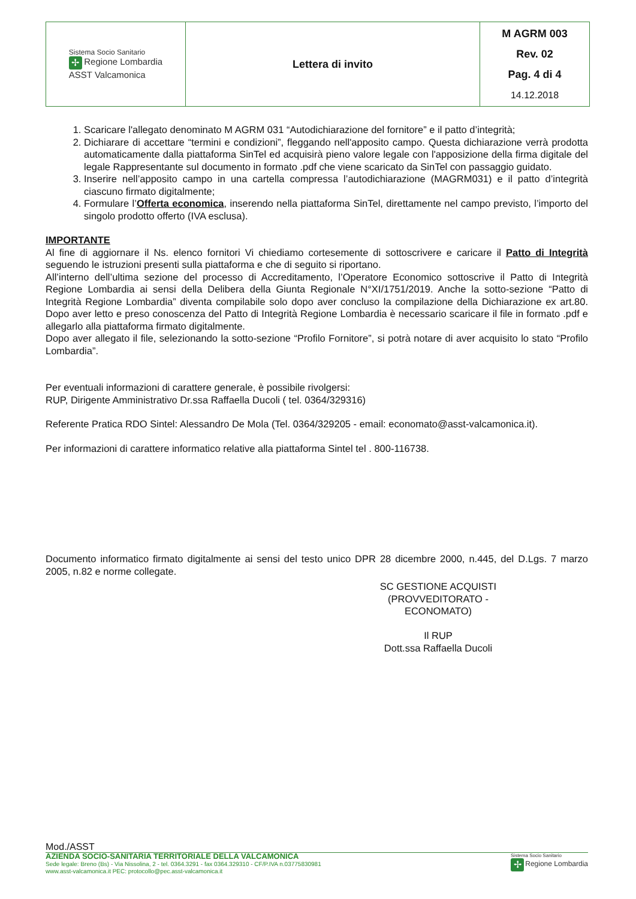| Sistema Socio Sanitario ✢ Regione Lombardia ASST Valcamonica | Lettera di invito | M AGRM 003 Rev. 02 Pag. 4 di 4 14.12.2018 |
1. Scaricare l'allegato denominato M AGRM 031 “Autodichiarazione del fornitore” e il patto d’integrità;
2. Dichiarare di accettare “termini e condizioni”, fleggando nell'apposito campo. Questa dichiarazione verrà prodotta automaticamente dalla piattaforma SinTel ed acquisirà pieno valore legale con l'apposizione della firma digitale del legale Rappresentante sul documento in formato .pdf che viene scaricato da SinTel con passaggio guidato.
3. Inserire nell’apposito campo in una cartella compressa l’autodichiarazione (MAGRM031) e il patto d’integrità ciascuno firmato digitalmente;
4. Formulare l’Offerta economica, inserendo nella piattaforma SinTel, direttamente nel campo previsto, l’importo del singolo prodotto offerto (IVA esclusa).
IMPORTANTE
Al fine di aggiornare il Ns. elenco fornitori Vi chiediamo cortesemente di sottoscrivere e caricare il Patto di Integrità seguendo le istruzioni presenti sulla piattaforma e che di seguito si riportano.
All’interno dell’ultima sezione del processo di Accreditamento, l’Operatore Economico sottoscrive il Patto di Integrità Regione Lombardia ai sensi della Delibera della Giunta Regionale N°XI/1751/2019. Anche la sotto-sezione “Patto di Integrità Regione Lombardia” diventa compilabile solo dopo aver concluso la compilazione della Dichiarazione ex art.80. Dopo aver letto e preso conoscenza del Patto di Integrità Regione Lombardia è necessario scaricare il file in formato .pdf e allegarlo alla piattaforma firmato digitalmente.
Dopo aver allegato il file, selezionando la sotto-sezione “Profilo Fornitore”, si potrà notare di aver acquisito lo stato “Profilo Lombardia”.
Per eventuali informazioni di carattere generale, è possibile rivolgersi:
RUP, Dirigente Amministrativo Dr.ssa Raffaella Ducoli ( tel. 0364/329316)
Referente Pratica RDO Sintel: Alessandro De Mola (Tel. 0364/329205 - email: economato@asst-valcamonica.it).
Per informazioni di carattere informatico relative alla piattaforma Sintel tel . 800-116738.
Documento informatico firmato digitalmente ai sensi del testo unico DPR 28 dicembre 2000, n.445, del D.Lgs. 7 marzo 2005, n.82 e norme collegate.
SC GESTIONE ACQUISTI
(PROVVEDITORATO - ECONOMATO)
Il RUP
Dott.ssa Raffaella Ducoli
Mod./ASST
AZIENDA SOCIO-SANITARIA TERRITORIALE DELLA VALCAMONICA
Sede legale: Breno (Bs) - Via Nissolina, 2 - tel. 0364.3291 - fax 0364.329310 - CF/P.IVA n.03775830981
www.asst-valcamonica.it PEC: protocollo@pec.asst-valcamonica.it
Sistema Socio Sanitario
✢ Regione Lombardia